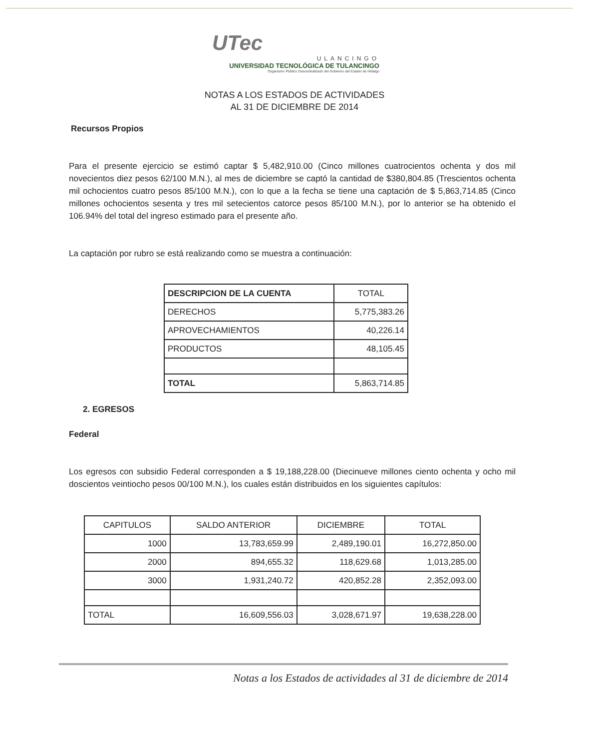UTec
ULANCINGO
UNIVERSIDAD TECNOLÓGICA DE TULANCINGO
Organismo Público Descentralizado del Gobierno del Estado de Hidalgo
NOTAS A LOS ESTADOS DE ACTIVIDADES
AL 31 DE DICIEMBRE DE 2014
Recursos Propios
Para el presente ejercicio se estimó captar $ 5,482,910.00 (Cinco millones cuatrocientos ochenta y dos mil novecientos diez pesos 62/100 M.N.), al mes de diciembre se captó la cantidad de $380,804.85 (Trescientos ochenta mil ochocientos cuatro pesos 85/100 M.N.), con lo que a la fecha se tiene una captación de $ 5,863,714.85 (Cinco millones ochocientos sesenta y tres mil setecientos catorce pesos 85/100 M.N.), por lo anterior se ha obtenido el 106.94% del total del ingreso estimado para el presente año.
La captación por rubro se está realizando como se muestra a continuación:
| DESCRIPCION DE LA CUENTA | TOTAL |
| --- | --- |
| DERECHOS | 5,775,383.26 |
| APROVECHAMIENTOS | 40,226.14 |
| PRODUCTOS | 48,105.45 |
| TOTAL | 5,863,714.85 |
2. EGRESOS
Federal
Los egresos con subsidio Federal corresponden a $ 19,188,228.00 (Diecinueve millones ciento ochenta y ocho mil doscientos veintiocho pesos 00/100 M.N.), los cuales están distribuidos en los siguientes capítulos:
| CAPITULOS | SALDO ANTERIOR | DICIEMBRE | TOTAL |
| --- | --- | --- | --- |
| 1000 | 13,783,659.99 | 2,489,190.01 | 16,272,850.00 |
| 2000 | 894,655.32 | 118,629.68 | 1,013,285.00 |
| 3000 | 1,931,240.72 | 420,852.28 | 2,352,093.00 |
| TOTAL | 16,609,556.03 | 3,028,671.97 | 19,638,228.00 |
Notas a los Estados de actividades al 31 de diciembre de 2014